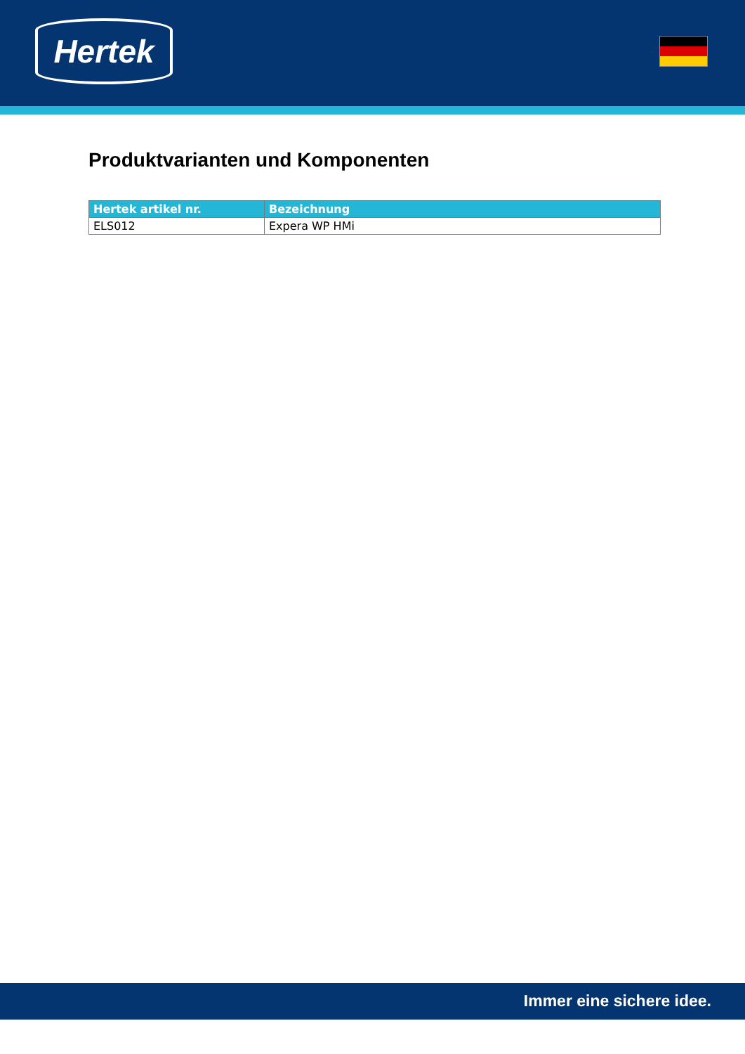Hertek
Produktvarianten und Komponenten
| Hertek artikel nr. | Bezeichnung |
| --- | --- |
| ELS012 | Expera WP HMi |
Immer eine sichere idee.